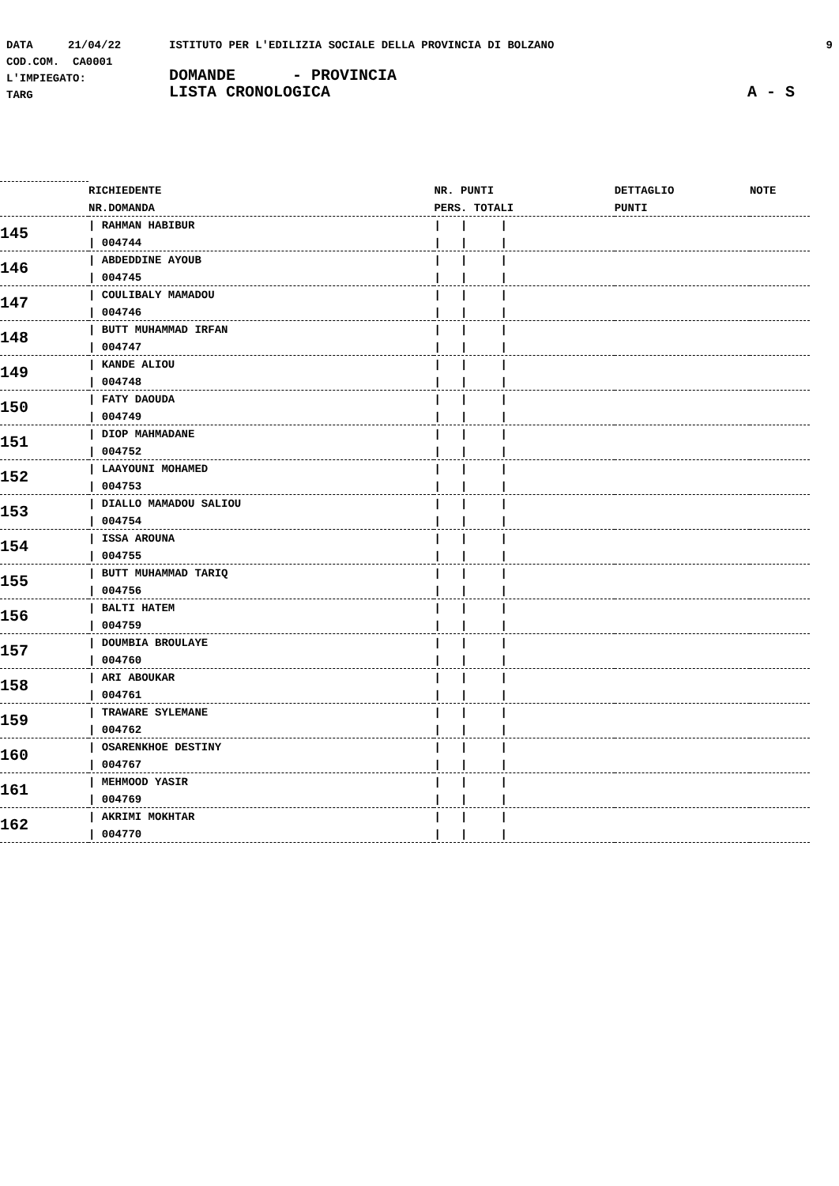DATA 21/04/22 ISTITUTO PER L'EDILIZIA SOCIALE DELLA PROVINCIA DI BOLZANO 9
COD.COM. CA0001
L'IMPIEGATO: DOMANDE - PROVINCIA
TARG LISTA CRONOLOGICA A - S
| | RICHIEDENTE | NR. PUNTI | DETTAGLIO | NOTE |
| | NR.DOMANDA | PERS. TOTALI | PUNTI | |
| 145 | / RAHMAN HABIBUR | / / / | | |
| | / 004744 | / / / | | |
| 146 | / ABDEDDINE AYOUB | / / / | | |
| | / 004745 | / / / | | |
| 147 | / COULIBALY MAMADOU | / / / | | |
| | / 004746 | / / / | | |
| 148 | / BUTT MUHAMMAD IRFAN | / / / | | |
| | / 004747 | / / / | | |
| 149 | / KANDE ALIOU | / / / | | |
| | / 004748 | / / / | | |
| 150 | / FATY DAOUDA | / / / | | |
| | / 004749 | / / / | | |
| 151 | / DIOP MAHMADANE | / / / | | |
| | / 004752 | / / / | | |
| 152 | / LAAYOUNI MOHAMED | / / / | | |
| | / 004753 | / / / | | |
| 153 | / DIALLO MAMADOU SALIOU | / / / | | |
| | / 004754 | / / / | | |
| 154 | / ISSA AROUNA | / / / | | |
| | / 004755 | / / / | | |
| 155 | / BUTT MUHAMMAD TARIQ | / / / | | |
| | / 004756 | / / / | | |
| 156 | / BALTI HATEM | / / / | | |
| | / 004759 | / / / | | |
| 157 | / DOUMBIA BROULAYE | / / / | | |
| | / 004760 | / / / | | |
| 158 | / ARI ABOUKAR | / / / | | |
| | / 004761 | / / / | | |
| 159 | / TRAWARE SYLEMANE | / / / | | |
| | / 004762 | / / / | | |
| 160 | / OSARENKHOE DESTINY | / / / | | |
| | / 004767 | / / / | | |
| 161 | / MEHMOOD YASIR | / / / | | |
| | / 004769 | / / / | | |
| 162 | / AKRIMI MOKHTAR | / / / | | |
| | / 004770 | / / / | | |